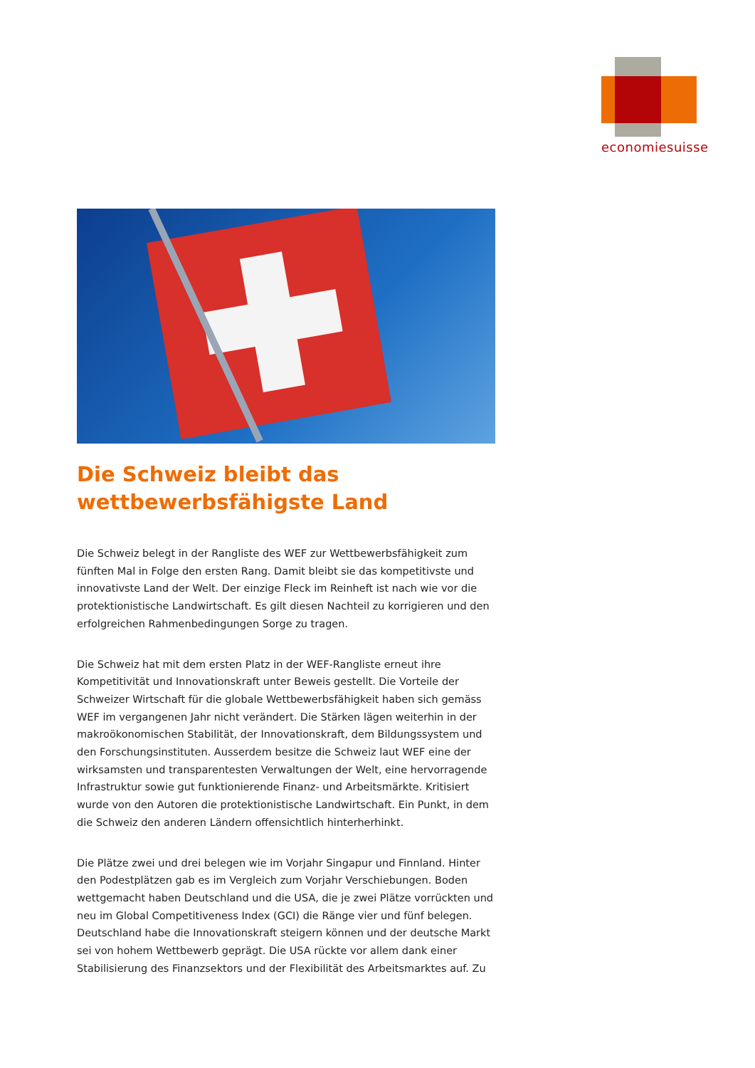economiesuisse
Die Schweiz bleibt das
wettbewerbsfähigste Land
Die Schweiz belegt in der Rangliste des WEF zur Wettbewerbsfähigkeit zum fünften Mal in Folge den ersten Rang. Damit bleibt sie das kompetitivste und innovativste Land der Welt. Der einzige Fleck im Reinheft ist nach wie vor die protektionistische Landwirtschaft. Es gilt diesen Nachteil zu korrigieren und den erfolgreichen Rahmenbedingungen Sorge zu tragen.
Die Schweiz hat mit dem ersten Platz in der WEF-Rangliste erneut ihre Kompetitivität und Innovationskraft unter Beweis gestellt. Die Vorteile der Schweizer Wirtschaft für die globale Wettbewerbsfähigkeit haben sich gemäss WEF im vergangenen Jahr nicht verändert. Die Stärken lägen weiterhin in der makroökonomischen Stabilität, der Innovationskraft, dem Bildungssystem und den Forschungsinstituten. Ausserdem besitze die Schweiz laut WEF eine der wirksamsten und transparentesten Verwaltungen der Welt, eine hervorragende Infrastruktur sowie gut funktionierende Finanz- und Arbeitsmärkte. Kritisiert wurde von den Autoren die protektionistische Landwirtschaft. Ein Punkt, in dem die Schweiz den anderen Ländern offensichtlich hinterherhinkt.
Die Plätze zwei und drei belegen wie im Vorjahr Singapur und Finnland. Hinter den Podestplätzen gab es im Vergleich zum Vorjahr Verschiebungen. Boden wettgemacht haben Deutschland und die USA, die je zwei Plätze vorrückten und neu im Global Competitiveness Index (GCI) die Ränge vier und fünf belegen. Deutschland habe die Innovationskraft steigern können und der deutsche Markt sei von hohem Wettbewerb geprägt. Die USA rückte vor allem dank einer Stabilisierung des Finanzsektors und der Flexibilität des Arbeitsmarktes auf. Zu